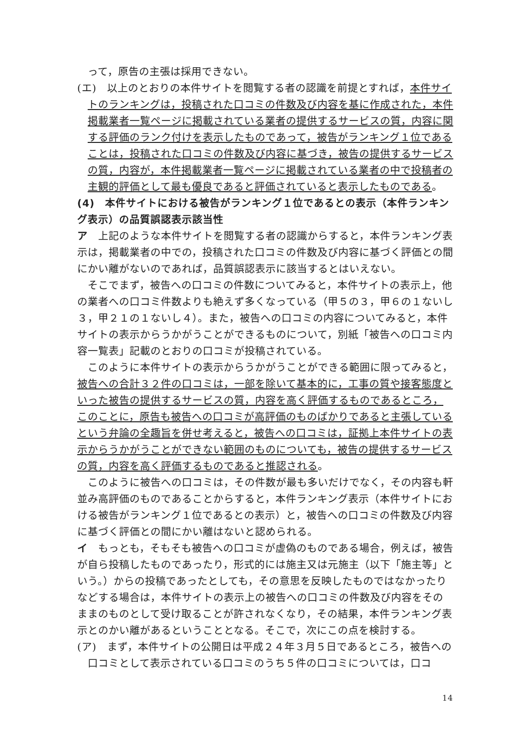って，原告の主張は採用できない。
(エ)　以上のとおりの本件サイトを閲覧する者の認識を前提とすれば，本件サイトのランキングは，投稿された口コミの件数及び内容を基に作成された，本件掲載業者一覧ページに掲載されている業者の提供するサービスの質，内容に関する評価のランク付けを表示したものであって，被告がランキング１位であることは，投稿された口コミの件数及び内容に基づき，被告の提供するサービスの質，内容が，本件掲載業者一覧ページに掲載されている業者の中で投稿者の主観的評価として最も優良であると評価されていると表示したものである。
(4)　本件サイトにおける被告がランキング１位であるとの表示（本件ランキング表示）の品質誤認表示該当性
ア　上記のような本件サイトを閲覧する者の認識からすると，本件ランキング表示は，掲載業者の中での，投稿された口コミの件数及び内容に基づく評価との間にかい離がないのであれば，品質誤認表示に該当するとはいえない。
そこでまず，被告への口コミの件数についてみると，本件サイトの表示上，他の業者への口コミ件数よりも絶えず多くなっている（甲５の３，甲６の１ないし３，甲２１の１ないし４）。また，被告への口コミの内容についてみると，本件サイトの表示からうかがうことができるものについて，別紙「被告への口コミ内容一覧表」記載のとおりの口コミが投稿されている。
このように本件サイトの表示からうかがうことができる範囲に限ってみると，被告への合計３２件の口コミは，一部を除いて基本的に，工事の質や接客態度といった被告の提供するサービスの質，内容を高く評価するものであるところ，このことに，原告も被告への口コミが高評価のものばかりであると主張しているという弁論の全趣旨を併せ考えると，被告への口コミは，証拠上本件サイトの表示からうかがうことができない範囲のものについても，被告の提供するサービスの質，内容を高く評価するものであると推認される。
このように被告への口コミは，その件数が最も多いだけでなく，その内容も軒並み高評価のものであることからすると，本件ランキング表示（本件サイトにおける被告がランキング１位であるとの表示）と，被告への口コミの件数及び内容に基づく評価との間にかい離はないと認められる。
イ　もっとも，そもそも被告への口コミが虚偽のものである場合，例えば，被告が自ら投稿したものであったり，形式的には施主又は元施主（以下「施主等」という。）からの投稿であったとしても，その意思を反映したものではなかったりなどする場合は，本件サイトの表示上の被告への口コミの件数及び内容をそのままのものとして受け取ることが許されなくなり，その結果，本件ランキング表示とのかい離があるということとなる。そこで，次にこの点を検討する。
(ア)　まず，本件サイトの公開日は平成２４年３月５日であるところ，被告への口コミとして表示されている口コミのうち５件の口コミについては，口コ
14